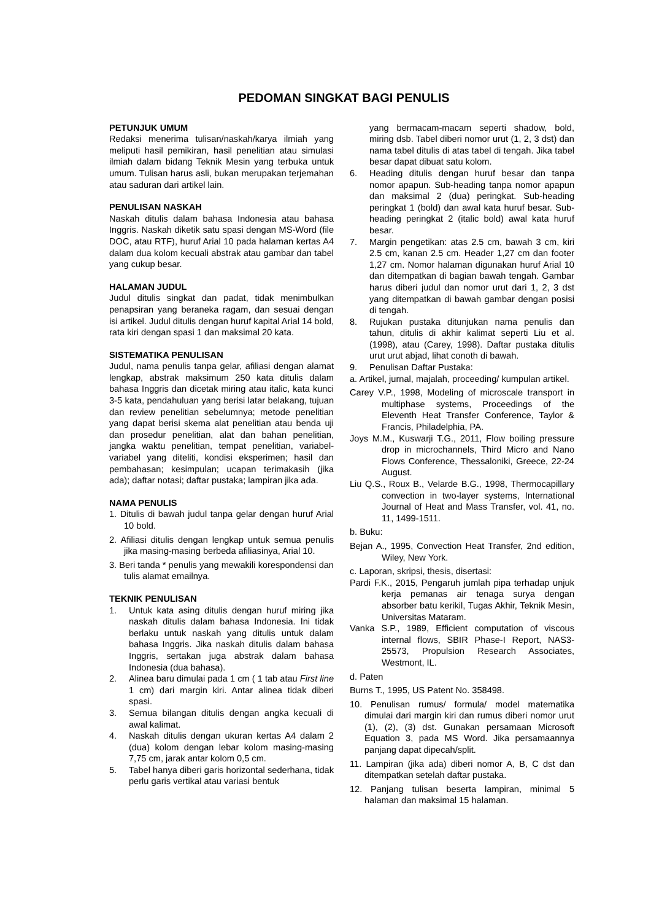PEDOMAN SINGKAT BAGI PENULIS
PETUNJUK UMUM
Redaksi menerima tulisan/naskah/karya ilmiah yang meliputi hasil pemikiran, hasil penelitian atau simulasi ilmiah dalam bidang Teknik Mesin yang terbuka untuk umum. Tulisan harus asli, bukan merupakan terjemahan atau saduran dari artikel lain.
PENULISAN NASKAH
Naskah ditulis dalam bahasa Indonesia atau bahasa Inggris. Naskah diketik satu spasi dengan MS-Word (file DOC, atau RTF), huruf Arial 10 pada halaman kertas A4 dalam dua kolom kecuali abstrak atau gambar dan tabel yang cukup besar.
HALAMAN JUDUL
Judul ditulis singkat dan padat, tidak menimbulkan penapsiran yang beraneka ragam, dan sesuai dengan isi artikel. Judul ditulis dengan huruf kapital Arial 14 bold, rata kiri dengan spasi 1 dan maksimal 20 kata.
SISTEMATIKA PENULISAN
Judul, nama penulis tanpa gelar, afiliasi dengan alamat lengkap, abstrak maksimum 250 kata ditulis dalam bahasa Inggris dan dicetak miring atau italic, kata kunci 3-5 kata, pendahuluan yang berisi latar belakang, tujuan dan review penelitian sebelumnya; metode penelitian yang dapat berisi skema alat penelitian atau benda uji dan prosedur penelitian, alat dan bahan penelitian, jangka waktu penelitian, tempat penelitian, variabel-variabel yang diteliti, kondisi eksperimen; hasil dan pembahasan; kesimpulan; ucapan terimakasih (jika ada); daftar notasi; daftar pustaka; lampiran jika ada.
NAMA PENULIS
1. Ditulis di bawah judul tanpa gelar dengan huruf Arial 10 bold.
2. Afiliasi ditulis dengan lengkap untuk semua penulis jika masing-masing berbeda afiliasinya, Arial 10.
3. Beri tanda * penulis yang mewakili korespondensi dan tulis alamat emailnya.
TEKNIK PENULISAN
1. Untuk kata asing ditulis dengan huruf miring jika naskah ditulis dalam bahasa Indonesia. Ini tidak berlaku untuk naskah yang ditulis untuk dalam bahasa Inggris. Jika naskah ditulis dalam bahasa Inggris, sertakan juga abstrak dalam bahasa Indonesia (dua bahasa).
2. Alinea baru dimulai pada 1 cm ( 1 tab atau First line 1 cm) dari margin kiri. Antar alinea tidak diberi spasi.
3. Semua bilangan ditulis dengan angka kecuali di awal kalimat.
4. Naskah ditulis dengan ukuran kertas A4 dalam 2 (dua) kolom dengan lebar kolom masing-masing 7,75 cm, jarak antar kolom 0,5 cm.
5. Tabel hanya diberi garis horizontal sederhana, tidak perlu garis vertikal atau variasi bentuk
yang bermacam-macam seperti shadow, bold, miring dsb. Tabel diberi nomor urut (1, 2, 3 dst) dan nama tabel ditulis di atas tabel di tengah. Jika tabel besar dapat dibuat satu kolom.
6. Heading ditulis dengan huruf besar dan tanpa nomor apapun. Sub-heading tanpa nomor apapun dan maksimal 2 (dua) peringkat. Sub-heading peringkat 1 (bold) dan awal kata huruf besar. Sub-heading peringkat 2 (italic bold) awal kata huruf besar.
7. Margin pengetikan: atas 2.5 cm, bawah 3 cm, kiri 2.5 cm, kanan 2.5 cm. Header 1,27 cm dan footer 1,27 cm. Nomor halaman digunakan huruf Arial 10 dan ditempatkan di bagian bawah tengah. Gambar harus diberi judul dan nomor urut dari 1, 2, 3 dst yang ditempatkan di bawah gambar dengan posisi di tengah.
8. Rujukan pustaka ditunjukan nama penulis dan tahun, ditulis di akhir kalimat seperti Liu et al. (1998), atau (Carey, 1998). Daftar pustaka ditulis urut urut abjad, lihat conoth di bawah.
9. Penulisan Daftar Pustaka:
a. Artikel, jurnal, majalah, proceeding/ kumpulan artikel.
Carey V.P., 1998, Modeling of microscale transport in multiphase systems, Proceedings of the Eleventh Heat Transfer Conference, Taylor & Francis, Philadelphia, PA.
Joys M.M., Kuswarji T.G., 2011, Flow boiling pressure drop in microchannels, Third Micro and Nano Flows Conference, Thessaloniki, Greece, 22-24 August.
Liu Q.S., Roux B., Velarde B.G., 1998, Thermocapillary convection in two-layer systems, International Journal of Heat and Mass Transfer, vol. 41, no. 11, 1499-1511.
b. Buku:
Bejan A., 1995, Convection Heat Transfer, 2nd edition, Wiley, New York.
c. Laporan, skripsi, thesis, disertasi:
Pardi F.K., 2015, Pengaruh jumlah pipa terhadap unjuk kerja pemanas air tenaga surya dengan absorber batu kerikil, Tugas Akhir, Teknik Mesin, Universitas Mataram.
Vanka S.P., 1989, Efficient computation of viscous internal flows, SBIR Phase-I Report, NAS3-25573, Propulsion Research Associates, Westmont, IL.
d. Paten
Burns T., 1995, US Patent No. 358498.
10. Penulisan rumus/ formula/ model matematika dimulai dari margin kiri dan rumus diberi nomor urut (1), (2), (3) dst. Gunakan persamaan Microsoft Equation 3, pada MS Word. Jika persamaannya panjang dapat dipecah/split.
11. Lampiran (jika ada) diberi nomor A, B, C dst dan ditempatkan setelah daftar pustaka.
12. Panjang tulisan beserta lampiran, minimal 5 halaman dan maksimal 15 halaman.